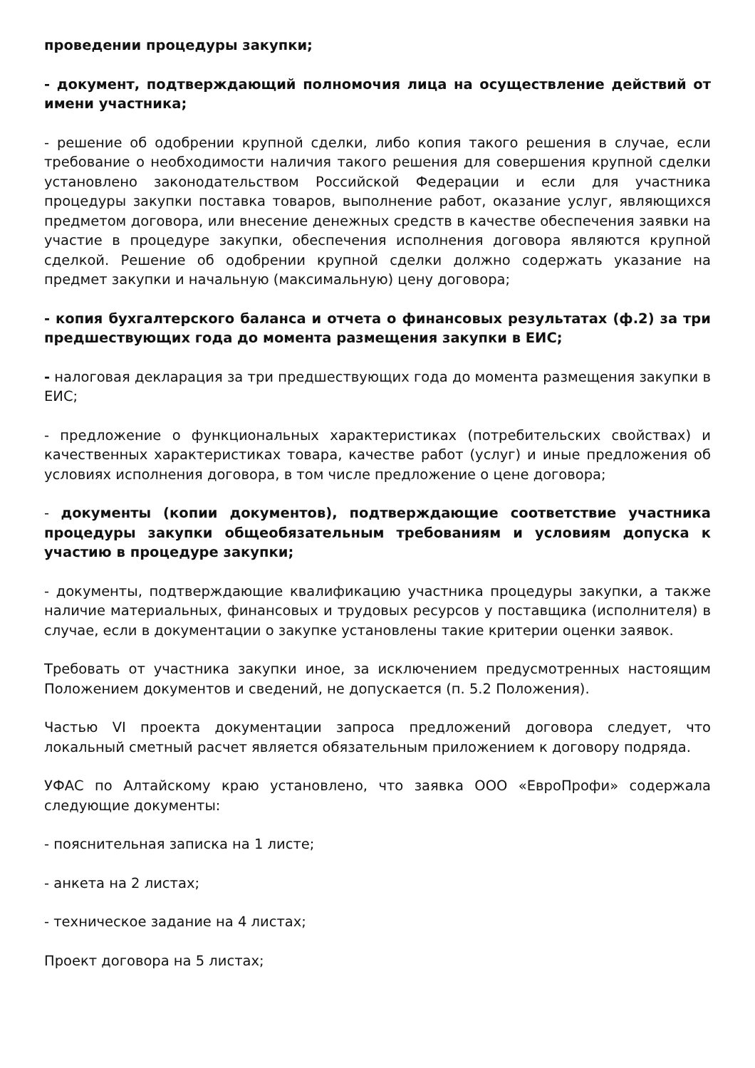проведении процедуры закупки;
- документ, подтверждающий полномочия лица на осуществление действий от имени участника;
- решение об одобрении крупной сделки, либо копия такого решения в случае, если требование о необходимости наличия такого решения для совершения крупной сделки установлено законодательством Российской Федерации и если для участника процедуры закупки поставка товаров, выполнение работ, оказание услуг, являющихся предметом договора, или внесение денежных средств в качестве обеспечения заявки на участие в процедуре закупки, обеспечения исполнения договора являются крупной сделкой. Решение об одобрении крупной сделки должно содержать указание на предмет закупки и начальную (максимальную) цену договора;
- копия бухгалтерского баланса и отчета о финансовых результатах (ф.2) за три предшествующих года до момента размещения закупки в ЕИС;
- налоговая декларация за три предшествующих года до момента размещения закупки в ЕИС;
- предложение о функциональных характеристиках (потребительских свойствах) и качественных характеристиках товара, качестве работ (услуг) и иные предложения об условиях исполнения договора, в том числе предложение о цене договора;
- документы (копии документов), подтверждающие соответствие участника процедуры закупки общеобязательным требованиям и условиям допуска к участию в процедуре закупки;
- документы, подтверждающие квалификацию участника процедуры закупки, а также наличие материальных, финансовых и трудовых ресурсов у поставщика (исполнителя) в случае, если в документации о закупке установлены такие критерии оценки заявок.
Требовать от участника закупки иное, за исключением предусмотренных настоящим Положением документов и сведений, не допускается (п. 5.2 Положения).
Частью VI проекта документации запроса предложений договора следует, что локальный сметный расчет является обязательным приложением к договору подряда.
УФАС по Алтайскому краю установлено, что заявка ООО «ЕвроПрофи» содержала следующие документы:
- пояснительная записка на 1 листе;
- анкета на 2 листах;
- техническое задание на 4 листах;
Проект договора на 5 листах;